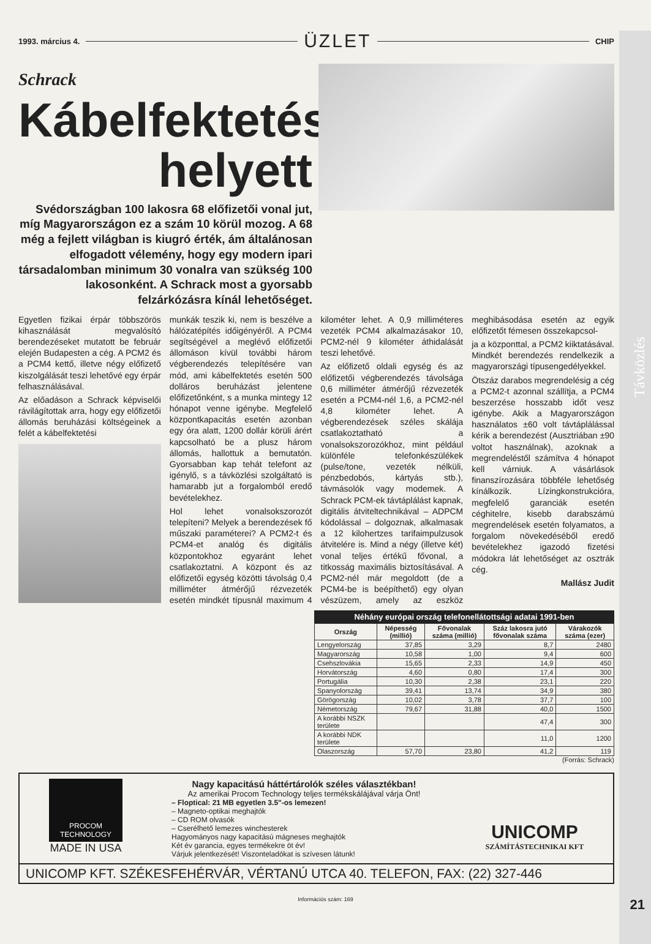Távközlés
1993. március 4. ÜZLET CHIP
Schrack
Kábelfektetés helyett
Svédországban 100 lakosra 68 előfizetői vonal jut, míg Magyarországon ez a szám 10 körül mozog. A 68 még a fejlett világban is kiugró érték, ám általánosan elfogadott vélemény, hogy egy modern ipari társadalomban minimum 30 vonalra van szükség 100 lakosonként. A Schrack most a gyorsabb felzárkózásra kínál lehetőséget.
Egyetlen fizikai érpár többszörös kihasználását megvalósító berendezéseket mutatott be február elején Budapesten a cég. A PCM2 és a PCM4 kettő, illetve négy előfizető kiszolgálását teszi lehetővé egy érpár felhasználásával.
Az előadáson a Schrack képviselői rávilágítottak arra, hogy egy előfizetői állomás beruházási költségeinek a felét a kábelfektetési
munkák teszik ki, nem is beszélve a hálózatépítés időigényéről. A PCM4 segítségével a meglévő előfizetői állomáson kívül további három végberendezés telepítésére van mód, ami kábelfektetés esetén 500 dolláros beruházást jelentene előfizetőnként, s a munka mintegy 12 hónapot venne igénybe. Megfelelő központkapacitás esetén azonban egy óra alatt, 1200 dollár körüli árért kapcsolható be a plusz három állomás, hallottuk a bemutatón. Gyorsabban kap tehát telefont az igénylő, s a távközlési szolgáltató is hamarabb jut a forgalomból eredő bevételekhez.
Hol lehet vonalsokszorozót telepíteni? Melyek a berendezések fő műszaki paraméterei? A PCM2-t és PCM4-et analóg és digitális központokhoz egyaránt lehet csatlakoztatni. A központ és az előfizetői egység közötti távolság 0,4 milliméter átmérőjű rézvezeték esetén mindkét típusnál maximum 4 kilométer lehet. A 0,9 milliméteres vezeték PCM4 alkalmazásakor 10, PCM2-nél 9 kilométer áthidalását teszi lehetővé.
Az előfizető oldali egység és az előfizetői végberendezés távolsága 0,6 milliméter átmérőjű rézvezeték esetén a PCM4-nél 1,6, a PCM2-nél 4,8 kilométer lehet. A végberendezések széles skálája csatlakoztatható a vonalsokszorozókhoz, mint például különféle telefonkészülékek (pulse/tone, vezeték nélküli, pénzbedobós, kártyás stb.), távmásolók vagy modemek. A Schrack PCM-ek távtáplálást kapnak, digitális átviteltechnikával – ADPCM kódolással – dolgoznak, alkalmasak a 12 kilohertzes tarifaimpulzusok átvitelére is. Mind a négy (illetve két) vonal teljes értékű fővonal, a titkosság maximális biztosításával. A PCM2-nél már megoldott (de a PCM4-be is beépíthető) egy olyan vészüzem, amely az eszköz meghibásodása esetén az egyik előfizetőt fémesen összekapcsol-
ja a központtal, a PCM2 kiiktatásával. Mindkét berendezés rendelkezik a magyarországi típusengedélyekkel.
Ötszáz darabos megrendelésig a cég a PCM2-t azonnal szállítja, a PCM4 beszerzése hosszabb időt vesz igénybe. Akik a Magyarországon használatos ±60 volt távtáplálással kérik a berendezést (Ausztriában ±90 voltot használnak), azoknak a megrendeléstől számítva 4 hónapot kell várniuk. A vásárlások finanszírozására többféle lehetőség kínálkozik. Lízingkonstrukcióra, megfelelő garanciák esetén céghitelre, kisebb darabszámú megrendelések esetén folyamatos, a forgalom növekedéséből eredő bevételekhez igazodó fizetési módokra lát lehetőséget az osztrák cég.
Mallász Judit
Néhány európai ország telefonellátottsági adatai 1991-ben
| Ország | Népesség (millió) | Fővonalak száma (millió) | Száz lakosra jutó fővonalak száma | Várakozók száma (ezer) |
| --- | --- | --- | --- | --- |
| Lengyelország | 37,85 | 3,29 | 8,7 | 2480 |
| Magyarország | 10,58 | 1,00 | 9,4 | 600 |
| Csehszlovákia | 15,65 | 2,33 | 14,9 | 450 |
| Horvátország | 4,60 | 0,80 | 17,4 | 300 |
| Portugália | 10,30 | 2,38 | 23,1 | 220 |
| Spanyolország | 39,41 | 13,74 | 34,9 | 380 |
| Görögország | 10,02 | 3,78 | 37,7 | 100 |
| Németország | 79,67 | 31,88 | 40,0 | 1500 |
| A korábbi NSZK területe | | | 47,4 | 300 |
| A korábbi NDK területe | | | 11,0 | 1200 |
| Olaszország | 57,70 | 23,80 | 41,2 | 119 |
(Forrás: Schrack)
PROCOM TECHNOLOGY
MADE IN USA
Nagy kapacitású háttértárolók széles választékban!
Az amerikai Procom Technology teljes termékskálájával várja Önt!
– Floptical: 21 MB egyetlen 3.5"-os lemezen!
– Magneto-optikai meghajtók
– CD ROM olvasók
– Cserélhető lemezes winchesterek
Hagyományos nagy kapacitású mágneses meghajtók
Két év garancia, egyes termékekre öt év!
Várjuk jelentkezését! Viszonteladókat is szívesen látunk!
UNICOMP
SZÁMÍTÁSTECHNIKAI KFT
UNICOMP KFT. SZÉKESFEHÉRVÁR, VÉRTANÚ UTCA 40. TELEFON, FAX: (22) 327-446
Információs szám: 169
21